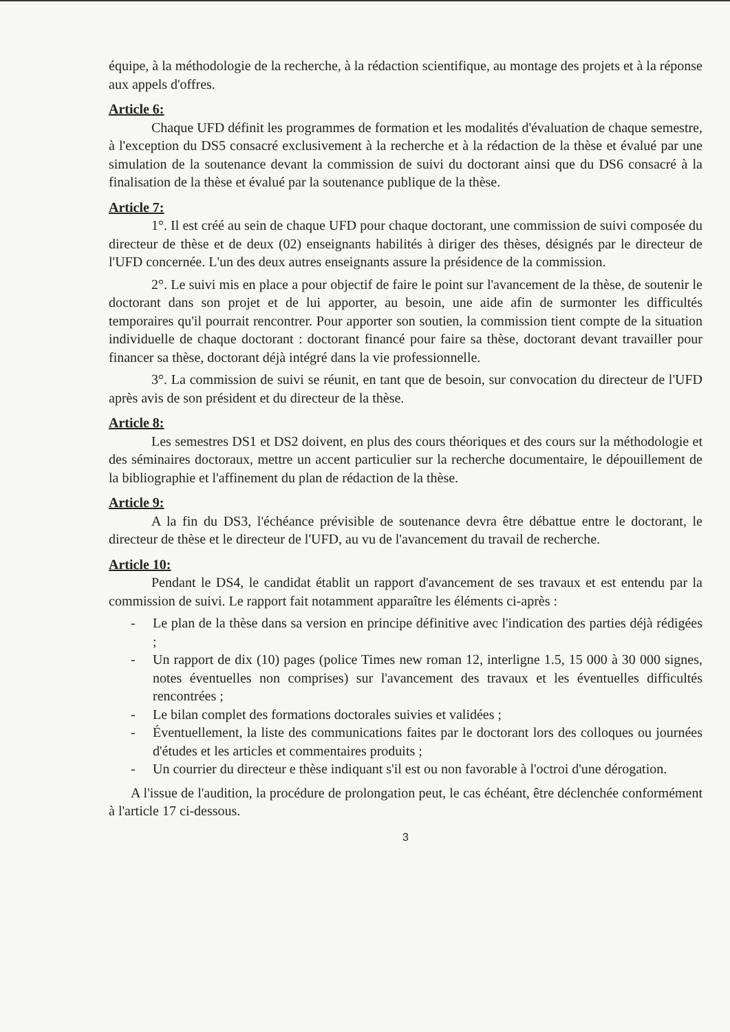équipe, à la méthodologie de la recherche, à la rédaction scientifique, au montage des projets et à la réponse aux appels d'offres.
Article 6:
Chaque UFD définit les programmes de formation et les modalités d'évaluation de chaque semestre, à l'exception du DS5 consacré exclusivement à la recherche et à la rédaction de la thèse et évalué par une simulation de la soutenance devant la commission de suivi du doctorant ainsi que du DS6 consacré à la finalisation de la thèse et évalué par la soutenance publique de la thèse.
Article 7:
1°. Il est créé au sein de chaque UFD pour chaque doctorant, une commission de suivi composée du directeur de thèse et de deux (02) enseignants habilités à diriger des thèses, désignés par le directeur de l'UFD concernée. L'un des deux autres enseignants assure la présidence de la commission.
2°. Le suivi mis en place a pour objectif de faire le point sur l'avancement de la thèse, de soutenir le doctorant dans son projet et de lui apporter, au besoin, une aide afin de surmonter les difficultés temporaires qu'il pourrait rencontrer. Pour apporter son soutien, la commission tient compte de la situation individuelle de chaque doctorant : doctorant financé pour faire sa thèse, doctorant devant travailler pour financer sa thèse, doctorant déjà intégré dans la vie professionnelle.
3°. La commission de suivi se réunit, en tant que de besoin, sur convocation du directeur de l'UFD après avis de son président et du directeur de la thèse.
Article 8:
Les semestres DS1 et DS2 doivent, en plus des cours théoriques et des cours sur la méthodologie et des séminaires doctoraux, mettre un accent particulier sur la recherche documentaire, le dépouillement de la bibliographie et l'affinement du plan de rédaction de la thèse.
Article 9:
A la fin du DS3, l'échéance prévisible de soutenance devra être débattue entre le doctorant, le directeur de thèse et le directeur de l'UFD, au vu de l'avancement du travail de recherche.
Article 10:
Pendant le DS4, le candidat établit un rapport d'avancement de ses travaux et est entendu par la commission de suivi. Le rapport fait notamment apparaître les éléments ci-après :
- Le plan de la thèse dans sa version en principe définitive avec l'indication des parties déjà rédigées ;
- Un rapport de dix (10) pages (police Times new roman 12, interligne 1.5, 15 000 à 30 000 signes, notes éventuelles non comprises) sur l'avancement des travaux et les éventuelles difficultés rencontrées ;
- Le bilan complet des formations doctorales suivies et validées ;
- Éventuellement, la liste des communications faites par le doctorant lors des colloques ou journées d'études et les articles et commentaires produits ;
- Un courrier du directeur e thèse indiquant s'il est ou non favorable à l'octroi d'une dérogation.
A l'issue de l'audition, la procédure de prolongation peut, le cas échéant, être déclenchée conformément à l'article 17 ci-dessous.
3